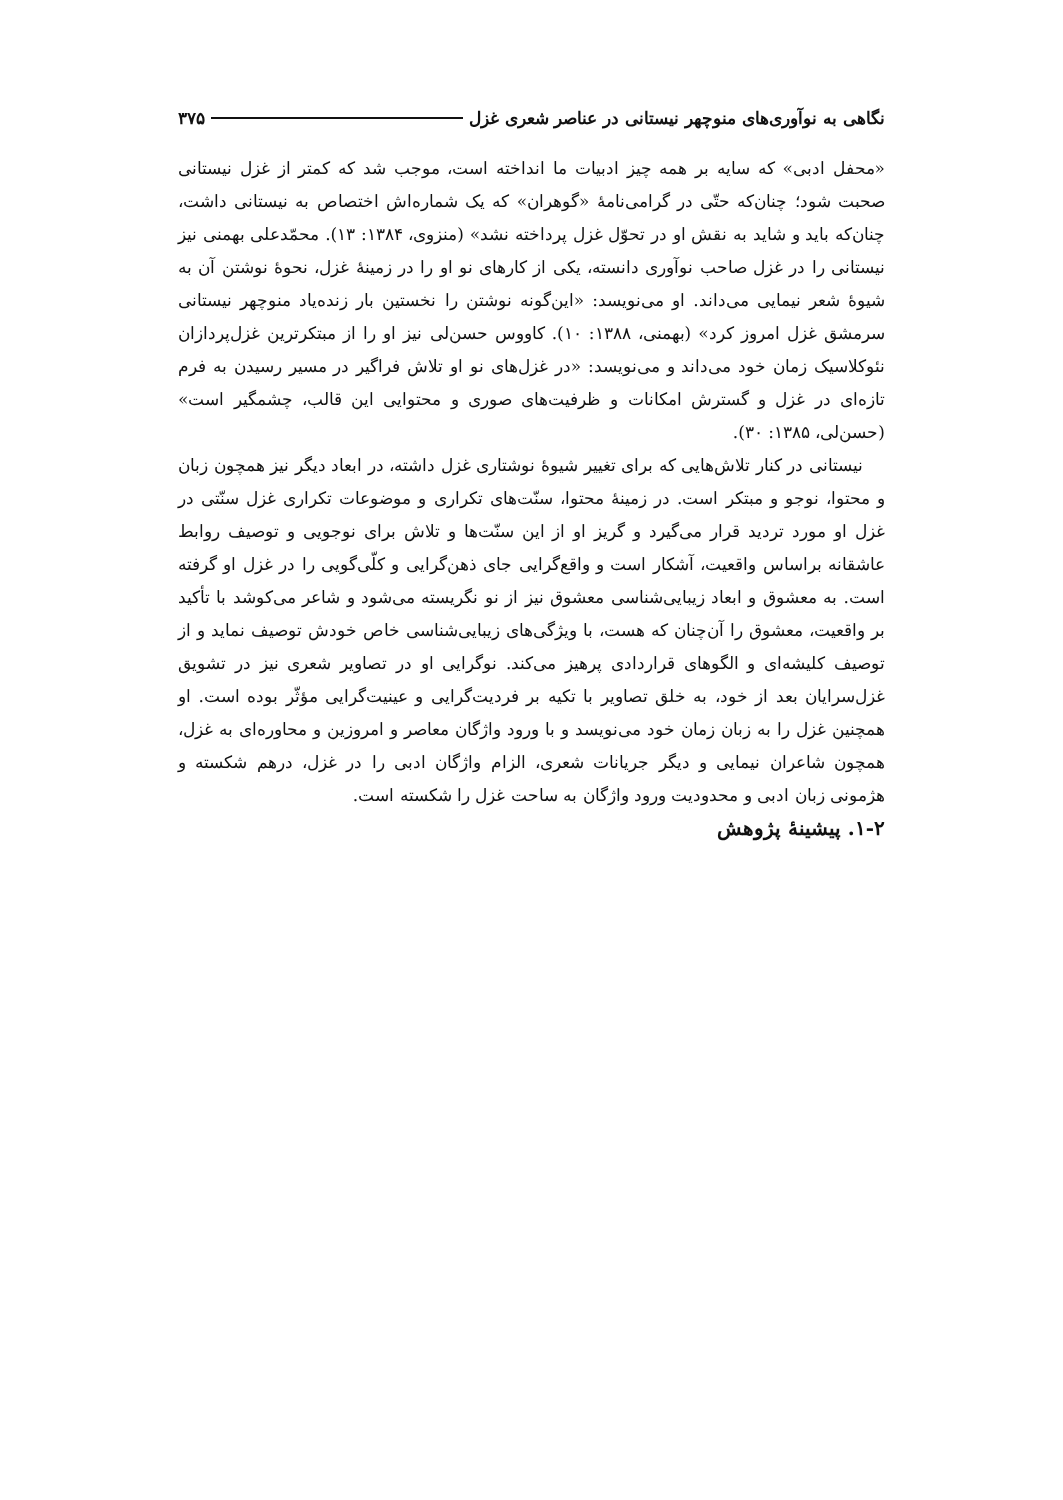نگاهی به نوآوری‌های منوچهر نیستانی در عناصر شعری غزل ۳۷۵
«محفل ادبی» که سایه بر همه چیز ادبیات ما انداخته است، موجب شد که کمتر از غزل نیستانی صحبت شود؛ چنان‌که حتّی در گرامی‌نامهٔ «گوهران» که یک شماره‌اش اختصاص به نیستانی داشت، چنان‌که باید و شاید به نقش او در تحوّل غزل پرداخته نشد» (منزوی، ۱۳۸۴: ۱۳). محمّدعلی بهمنی نیز نیستانی را در غزل صاحب نوآوری دانسته، یکی از کارهای نو او را در زمینهٔ غزل، نحوهٔ نوشتن آن به شیوهٔ شعر نیمایی می‌داند. او می‌نویسد: «این‌گونه نوشتن را نخستین بار زنده‌یاد منوچهر نیستانی سرمشق غزل امروز کرد» (بهمنی، ۱۳۸۸: ۱۰). کاووس حسن‌لی نیز او را از مبتکرترین غزل‌پردازان نئوکلاسیک زمان خود می‌داند و می‌نویسد: «در غزل‌های نو او تلاش فراگیر در مسیر رسیدن به فرم تازه‌ای در غزل و گسترش امکانات و ظرفیت‌های صوری و محتوایی این قالب، چشمگیر است» (حسن‌لی، ۱۳۸۵: ۳۰).
نیستانی در کنار تلاش‌هایی که برای تغییر شیوهٔ نوشتاری غزل داشته، در ابعاد دیگر نیز همچون زبان و محتوا، نوجو و مبتکر است. در زمینهٔ محتوا، سنّت‌های تکراری و موضوعات تکراری غزل سنّتی در غزل او مورد تردید قرار می‌گیرد و گریز او از این سنّت‌ها و تلاش برای نوجویی و توصیف روابط عاشقانه براساس واقعیت، آشکار است و واقع‌گرایی جای ذهن‌گرایی و کلّی‌گویی را در غزل او گرفته است. به معشوق و ابعاد زیبایی‌شناسی معشوق نیز از نو نگریسته می‌شود و شاعر می‌کوشد با تأکید بر واقعیت، معشوق را آن‌چنان که هست، با ویژگی‌های زیبایی‌شناسی خاص خودش توصیف نماید و از توصیف کلیشه‌ای و الگوهای قراردادی پرهیز می‌کند. نوگرایی او در تصاویر شعری نیز در تشویق غزل‌سرایان بعد از خود، به خلق تصاویر با تکیه بر فردیت‌گرایی و عینیت‌گرایی مؤثّر بوده است. او همچنین غزل را به زبان زمان خود می‌نویسد و با ورود واژگان معاصر و امروزین و محاوره‌ای به غزل، همچون شاعران نیمایی و دیگر جریانات شعری، الزام واژگان ادبی را در غزل، درهم شکسته و هژمونی زبان ادبی و محدودیت ورود واژگان به ساحت غزل را شکسته است.
۱-۲. پیشینهٔ پژوهش